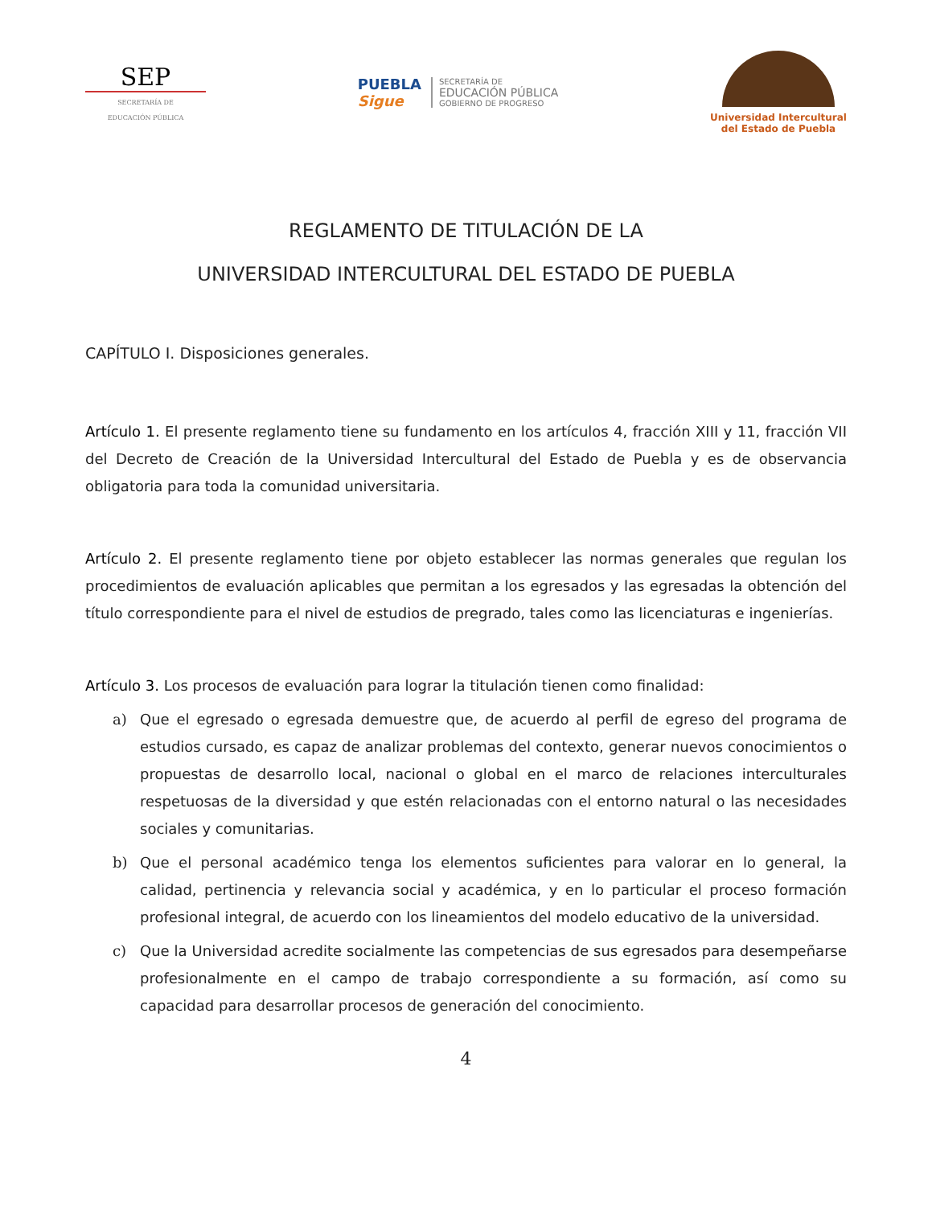SEP
SECRETARÍA DE
EDUCACIÓN PÚBLICA
PUEBLA
Sigue
SECRETARÍA DE
EDUCACIÓN PÚBLICA
GOBIERNO DE PROGRESO
Universidad Intercultural
del Estado de Puebla
REGLAMENTO DE TITULACIÓN DE LA
UNIVERSIDAD INTERCULTURAL DEL ESTADO DE PUEBLA
CAPÍTULO I. Disposiciones generales.
Artículo 1. El presente reglamento tiene su fundamento en los artículos 4, fracción XIII y 11, fracción VII del Decreto de Creación de la Universidad Intercultural del Estado de Puebla y es de observancia obligatoria para toda la comunidad universitaria.
Artículo 2. El presente reglamento tiene por objeto establecer las normas generales que regulan los procedimientos de evaluación aplicables que permitan a los egresados y las egresadas la obtención del título correspondiente para el nivel de estudios de pregrado, tales como las licenciaturas e ingenierías.
Artículo 3. Los procesos de evaluación para lograr la titulación tienen como finalidad:
a) Que el egresado o egresada demuestre que, de acuerdo al perfil de egreso del programa de estudios cursado, es capaz de analizar problemas del contexto, generar nuevos conocimientos o propuestas de desarrollo local, nacional o global en el marco de relaciones interculturales respetuosas de la diversidad y que estén relacionadas con el entorno natural o las necesidades sociales y comunitarias.
b) Que el personal académico tenga los elementos suficientes para valorar en lo general, la calidad, pertinencia y relevancia social y académica, y en lo particular el proceso formación profesional integral, de acuerdo con los lineamientos del modelo educativo de la universidad.
c) Que la Universidad acredite socialmente las competencias de sus egresados para desempeñarse profesionalmente en el campo de trabajo correspondiente a su formación, así como su capacidad para desarrollar procesos de generación del conocimiento.
4